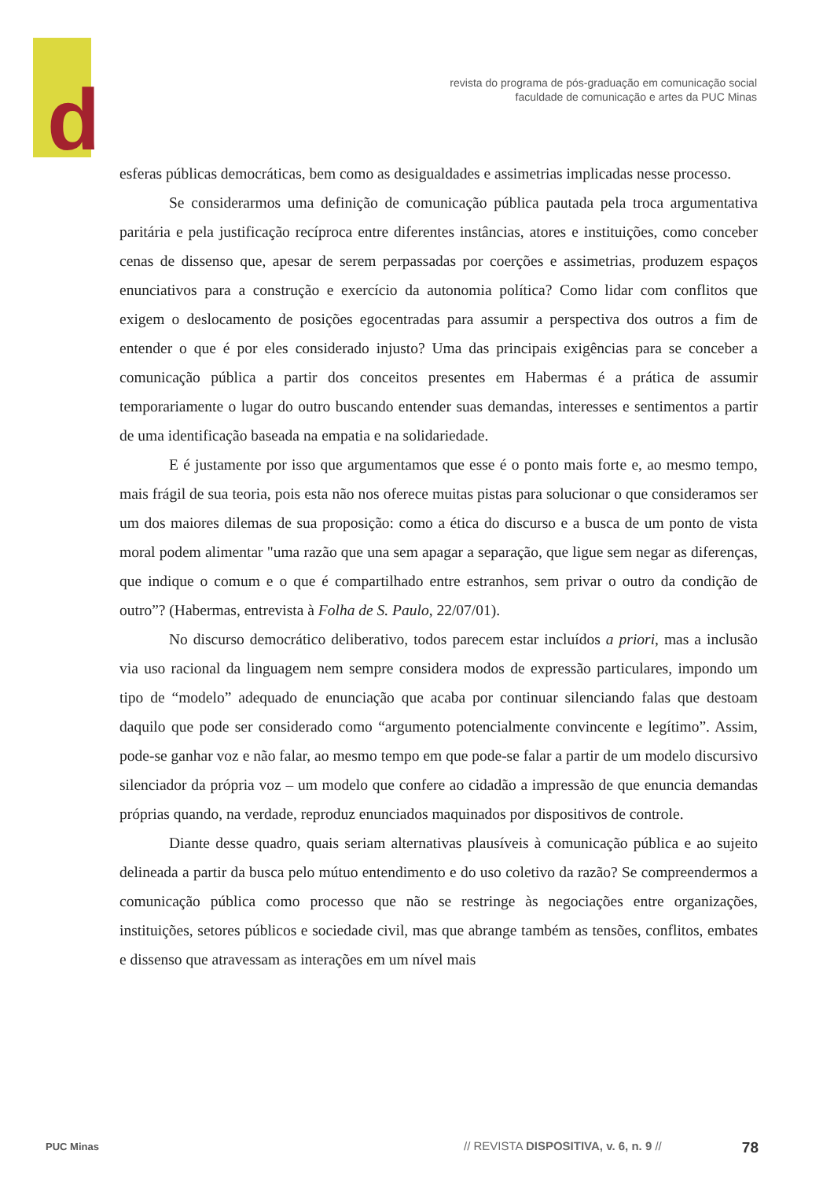d
revista do programa de pós-graduação em comunicação social
faculdade de comunicação e artes da PUC Minas
esferas públicas democráticas, bem como as desigualdades e assimetrias implicadas nesse processo.
Se considerarmos uma definição de comunicação pública pautada pela troca argumentativa paritária e pela justificação recíproca entre diferentes instâncias, atores e instituições, como conceber cenas de dissenso que, apesar de serem perpassadas por coerções e assimetrias, produzem espaços enunciativos para a construção e exercício da autonomia política? Como lidar com conflitos que exigem o deslocamento de posições egocentradas para assumir a perspectiva dos outros a fim de entender o que é por eles considerado injusto? Uma das principais exigências para se conceber a comunicação pública a partir dos conceitos presentes em Habermas é a prática de assumir temporariamente o lugar do outro buscando entender suas demandas, interesses e sentimentos a partir de uma identificação baseada na empatia e na solidariedade.
E é justamente por isso que argumentamos que esse é o ponto mais forte e, ao mesmo tempo, mais frágil de sua teoria, pois esta não nos oferece muitas pistas para solucionar o que consideramos ser um dos maiores dilemas de sua proposição: como a ética do discurso e a busca de um ponto de vista moral podem alimentar "uma razão que una sem apagar a separação, que ligue sem negar as diferenças, que indique o comum e o que é compartilhado entre estranhos, sem privar o outro da condição de outro”? (Habermas, entrevista à Folha de S. Paulo, 22/07/01).
No discurso democrático deliberativo, todos parecem estar incluídos a priori, mas a inclusão via uso racional da linguagem nem sempre considera modos de expressão particulares, impondo um tipo de “modelo” adequado de enunciação que acaba por continuar silenciando falas que destoam daquilo que pode ser considerado como “argumento potencialmente convincente e legítimo”. Assim, pode-se ganhar voz e não falar, ao mesmo tempo em que pode-se falar a partir de um modelo discursivo silenciador da própria voz – um modelo que confere ao cidadão a impressão de que enuncia demandas próprias quando, na verdade, reproduz enunciados maquinados por dispositivos de controle.
Diante desse quadro, quais seriam alternativas plausíveis à comunicação pública e ao sujeito delineada a partir da busca pelo mútuo entendimento e do uso coletivo da razão? Se compreendermos a comunicação pública como processo que não se restringe às negociações entre organizações, instituições, setores públicos e sociedade civil, mas que abrange também as tensões, conflitos, embates e dissenso que atravessam as interações em um nível mais
PUC Minas // REVISTA DISPOSITIVA, v. 6, n. 9 // 78